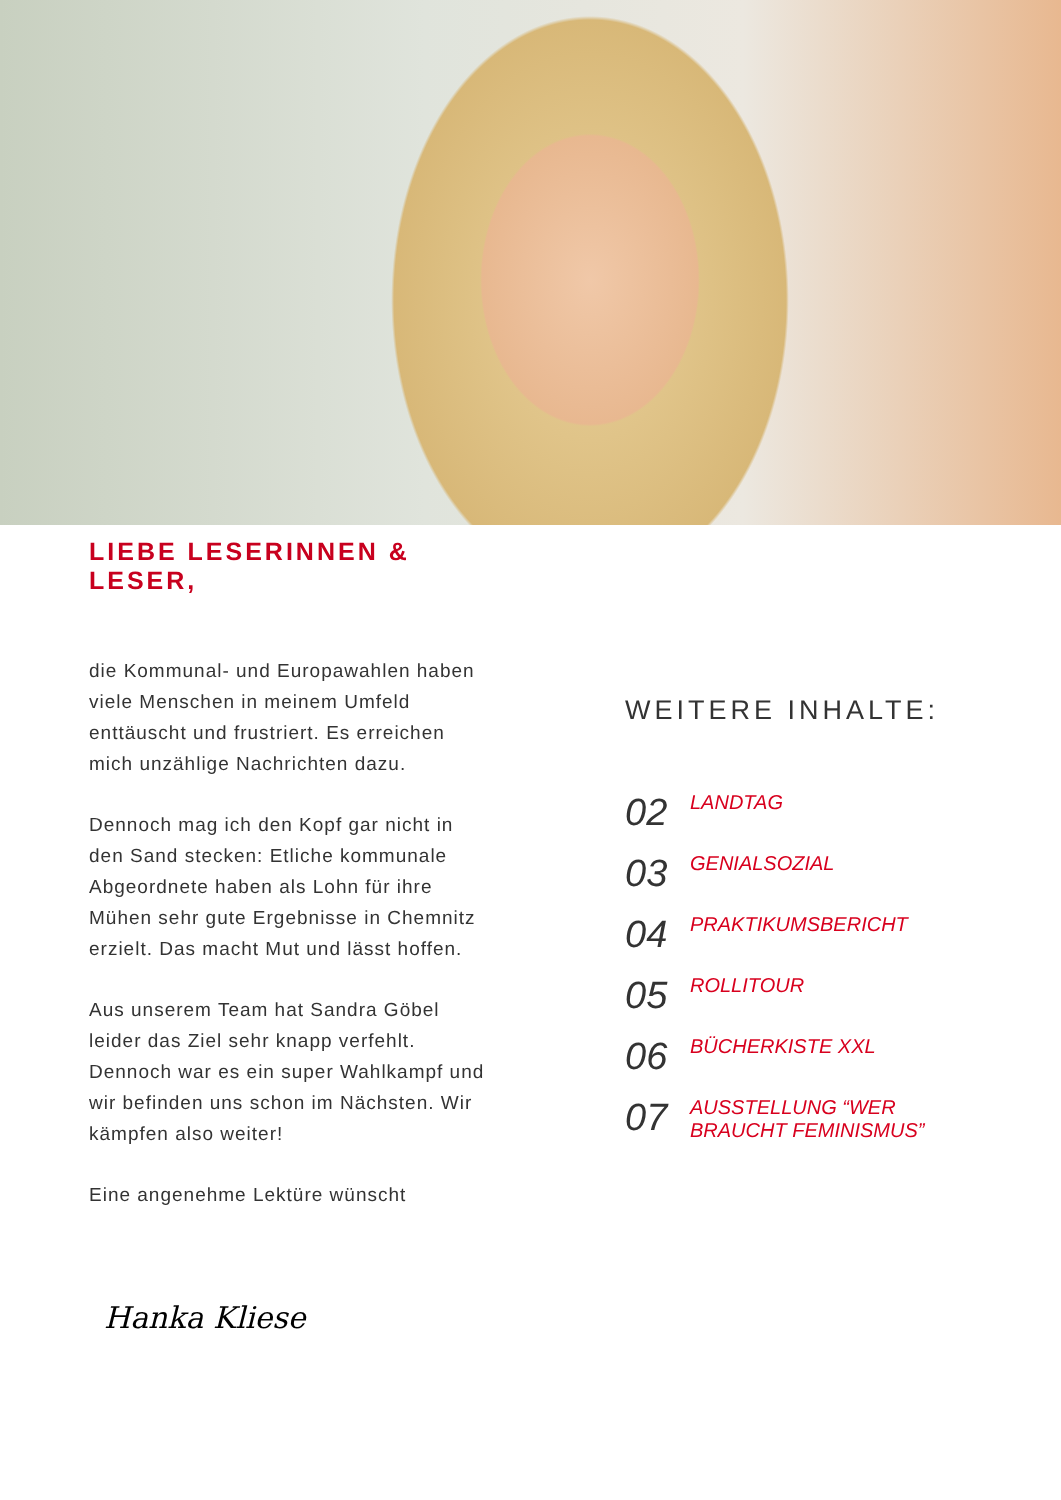LIEBE LESERINNEN &
LESER,
die Kommunal- und Europawahlen haben viele Menschen in meinem Umfeld enttäuscht und frustriert. Es erreichen mich unzählige Nachrichten dazu.
Dennoch mag ich den Kopf gar nicht in den Sand stecken: Etliche kommunale Abgeordnete haben als Lohn für ihre Mühen sehr gute Ergebnisse in Chemnitz erzielt. Das macht Mut und lässt hoffen.
Aus unserem Team hat Sandra Göbel leider das Ziel sehr knapp verfehlt. Dennoch war es ein super Wahlkampf und wir befinden uns schon im Nächsten. Wir kämpfen also weiter!
Eine angenehme Lektüre wünscht
Hanka Kliese
WEITERE INHALTE:
02 LANDTAG
03 GENIALSOZIAL
04 PRAKTIKUMSBERICHT
05 ROLLITOUR
06 BÜCHERKISTE XXL
07 AUSSTELLUNG “WER
BRAUCHT FEMINISMUS”